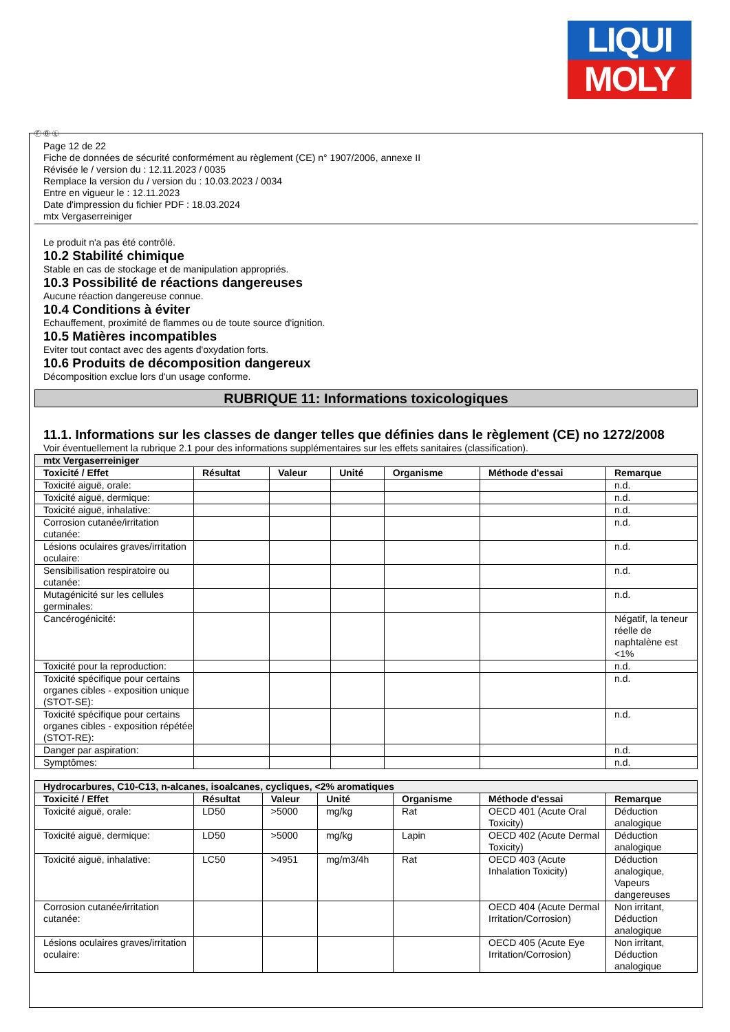LIQUI
MOLY
Ⓕ Ⓑ Ⓛ
Page 12 de 22
Fiche de données de sécurité conformément au règlement (CE) n° 1907/2006, annexe II
Révisée le / version du : 12.11.2023 / 0035
Remplace la version du / version du : 10.03.2023 / 0034
Entre en vigueur le : 12.11.2023
Date d'impression du fichier PDF : 18.03.2024
mtx Vergaserreiniger
Le produit n'a pas été contrôlé.
10.2 Stabilité chimique
Stable en cas de stockage et de manipulation appropriés.
10.3 Possibilité de réactions dangereuses
Aucune réaction dangereuse connue.
10.4 Conditions à éviter
Echauffement, proximité de flammes ou de toute source d'ignition.
10.5 Matières incompatibles
Eviter tout contact avec des agents d'oxydation forts.
10.6 Produits de décomposition dangereux
Décomposition exclue lors d'un usage conforme.
RUBRIQUE 11: Informations toxicologiques
11.1. Informations sur les classes de danger telles que définies dans le règlement (CE) no 1272/2008
Voir éventuellement la rubrique 2.1 pour des informations supplémentaires sur les effets sanitaires (classification).
| mtx Vergaserreiniger | | | | | | |
| Toxicité / Effet | Résultat | Valeur | Unité | Organisme | Méthode d'essai | Remarque |
| Toxicité aiguë, orale: | | | | | | n.d. |
| Toxicité aiguë, dermique: | | | | | | n.d. |
| Toxicité aiguë, inhalative: | | | | | | n.d. |
| Corrosion cutanée/irritation cutanée: | | | | | | n.d. |
| Lésions oculaires graves/irritation oculaire: | | | | | | n.d. |
| Sensibilisation respiratoire ou cutanée: | | | | | | n.d. |
| Mutagénicité sur les cellules germinales: | | | | | | n.d. |
| Cancérogénicité: | | | | | | Négatif, la teneur réelle de naphtalène est <1% |
| Toxicité pour la reproduction: | | | | | | n.d. |
| Toxicité spécifique pour certains organes cibles - exposition unique (STOT-SE): | | | | | | n.d. |
| Toxicité spécifique pour certains organes cibles - exposition répétée (STOT-RE): | | | | | | n.d. |
| Danger par aspiration: | | | | | | n.d. |
| Symptômes: | | | | | | n.d. |
| Hydrocarbures, C10-C13, n-alcanes, isoalcanes, cycliques, <2% aromatiques | | | | | | |
| Toxicité / Effet | Résultat | Valeur | Unité | Organisme | Méthode d'essai | Remarque |
| Toxicité aiguë, orale: | LD50 | >5000 | mg/kg | Rat | OECD 401 (Acute Oral Toxicity) | Déduction analogique |
| Toxicité aiguë, dermique: | LD50 | >5000 | mg/kg | Lapin | OECD 402 (Acute Dermal Toxicity) | Déduction analogique |
| Toxicité aiguë, inhalative: | LC50 | >4951 | mg/m3/4h | Rat | OECD 403 (Acute Inhalation Toxicity) | Déduction analogique, Vapeurs dangereuses |
| Corrosion cutanée/irritation cutanée: | | | | | OECD 404 (Acute Dermal Irritation/Corrosion) | Non irritant, Déduction analogique |
| Lésions oculaires graves/irritation oculaire: | | | | | OECD 405 (Acute Eye Irritation/Corrosion) | Non irritant, Déduction analogique |